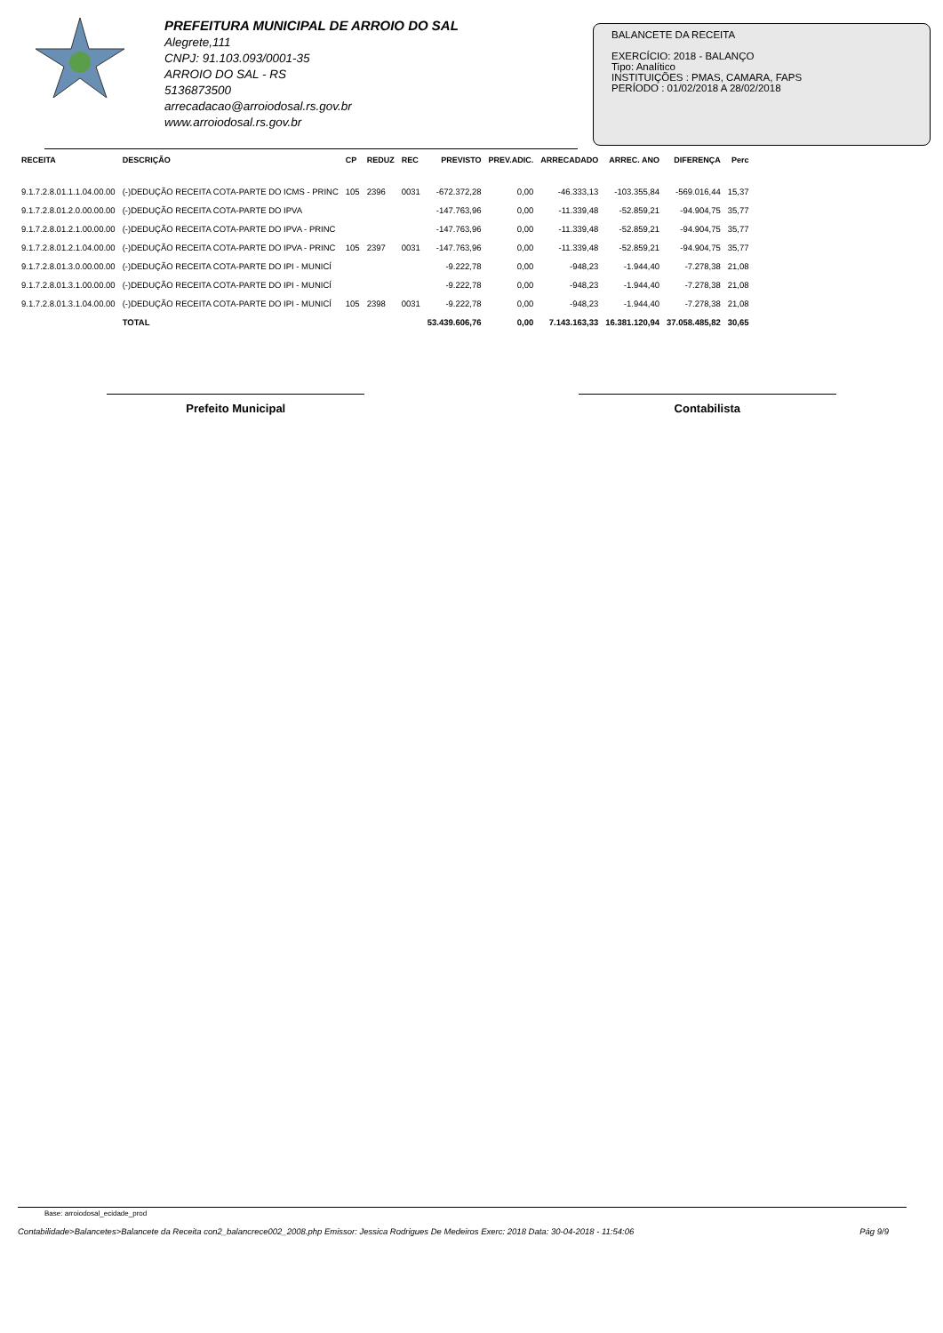PREFEITURA MUNICIPAL DE ARROIO DO SAL
Alegrete,111
CNPJ: 91.103.093/0001-35
ARROIO DO SAL - RS
5136873500
arrecadacao@arroiodosal.rs.gov.br
www.arroiodosal.rs.gov.br
BALANCETE DA RECEITA
EXERCÍCIO: 2018 - BALANÇO
Tipo: Analítico
INSTITUIÇÕES : PMAS, CAMARA, FAPS
PERÍODO : 01/02/2018 A 28/02/2018
| RECEITA | DESCRIÇÃO | CP | REDUZ | REC | PREVISTO | PREV.ADIC. | ARRECADADO | ARREC. ANO | DIFERENÇA | Perc |
| --- | --- | --- | --- | --- | --- | --- | --- | --- | --- | --- |
| 9.1.7.2.8.01.1.1.04.00.00 | (-)DEDUÇÃO RECEITA COTA-PARTE DO ICMS - PRINC | 105 | 2396 | 0031 | -672.372,28 | 0,00 | -46.333,13 | -103.355,84 | -569.016,44 | 15,37 |
| 9.1.7.2.8.01.2.0.00.00.00 | (-)DEDUÇÃO RECEITA COTA-PARTE DO IPVA | | | | -147.763,96 | 0,00 | -11.339,48 | -52.859,21 | -94.904,75 | 35,77 |
| 9.1.7.2.8.01.2.1.00.00.00 | (-)DEDUÇÃO RECEITA COTA-PARTE DO IPVA - PRINC | | | | -147.763,96 | 0,00 | -11.339,48 | -52.859,21 | -94.904,75 | 35,77 |
| 9.1.7.2.8.01.2.1.04.00.00 | (-)DEDUÇÃO RECEITA COTA-PARTE DO IPVA - PRINC | 105 | 2397 | 0031 | -147.763,96 | 0,00 | -11.339,48 | -52.859,21 | -94.904,75 | 35,77 |
| 9.1.7.2.8.01.3.0.00.00.00 | (-)DEDUÇÃO RECEITA COTA-PARTE DO IPI - MUNICÍ | | | | -9.222,78 | 0,00 | -948,23 | -1.944,40 | -7.278,38 | 21,08 |
| 9.1.7.2.8.01.3.1.00.00.00 | (-)DEDUÇÃO RECEITA COTA-PARTE DO IPI - MUNICÍ | | | | -9.222,78 | 0,00 | -948,23 | -1.944,40 | -7.278,38 | 21,08 |
| 9.1.7.2.8.01.3.1.04.00.00 | (-)DEDUÇÃO RECEITA COTA-PARTE DO IPI - MUNICÍ | 105 | 2398 | 0031 | -9.222,78 | 0,00 | -948,23 | -1.944,40 | -7.278,38 | 21,08 |
| | TOTAL | | | | 53.439.606,76 | 0,00 | 7.143.163,33 | 16.381.120,94 | 37.058.485,82 | 30,65 |
Prefeito Municipal Contabilista
Base: arroiodosal_ecidade_prod
Contabilidade>Balancetes>Balancete da Receita con2_balancrece002_2008.php Emissor: Jessica Rodrigues De Medeiros Exerc: 2018 Data: 30-04-2018 - 11:54:06 Pág 9/9